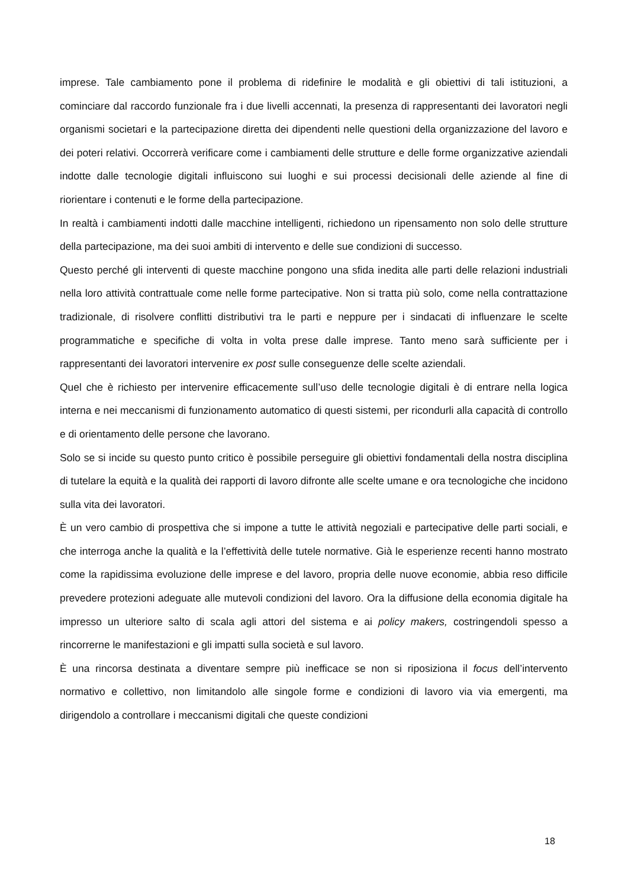imprese. Tale cambiamento pone il problema di ridefinire le modalità e gli obiettivi di tali istituzioni, a cominciare dal raccordo funzionale fra i due livelli accennati, la presenza di rappresentanti dei lavoratori negli organismi societari e la partecipazione diretta dei dipendenti nelle questioni della organizzazione del lavoro e dei poteri relativi. Occorrerà verificare come i cambiamenti delle strutture e delle forme organizzative aziendali indotte dalle tecnologie digitali influiscono sui luoghi e sui processi decisionali delle aziende al fine di riorientare i contenuti e le forme della partecipazione.
In realtà i cambiamenti indotti dalle macchine intelligenti, richiedono un ripensamento non solo delle strutture della partecipazione, ma dei suoi ambiti di intervento e delle sue condizioni di successo.
Questo perché gli interventi di queste macchine pongono una sfida inedita alle parti delle relazioni industriali nella loro attività contrattuale come nelle forme partecipative. Non si tratta più solo, come nella contrattazione tradizionale, di risolvere conflitti distributivi tra le parti e neppure per i sindacati di influenzare le scelte programmatiche e specifiche di volta in volta prese dalle imprese. Tanto meno sarà sufficiente per i rappresentanti dei lavoratori intervenire ex post sulle conseguenze delle scelte aziendali.
Quel che è richiesto per intervenire efficacemente sull’uso delle tecnologie digitali è di entrare nella logica interna e nei meccanismi di funzionamento automatico di questi sistemi, per ricondurli alla capacità di controllo e di orientamento delle persone che lavorano.
Solo se si incide su questo punto critico è possibile perseguire gli obiettivi fondamentali della nostra disciplina di tutelare la equità e la qualità dei rapporti di lavoro difronte alle scelte umane e ora tecnologiche che incidono sulla vita dei lavoratori.
È un vero cambio di prospettiva che si impone a tutte le attività negoziali e partecipative delle parti sociali, e che interroga anche la qualità e la l’effettività delle tutele normative. Già le esperienze recenti hanno mostrato come la rapidissima evoluzione delle imprese e del lavoro, propria delle nuove economie, abbia reso difficile prevedere protezioni adeguate alle mutevoli condizioni del lavoro. Ora la diffusione della economia digitale ha impresso un ulteriore salto di scala agli attori del sistema e ai policy makers, costringendoli spesso a rincorrerne le manifestazioni e gli impatti sulla società e sul lavoro.
È una rincorsa destinata a diventare sempre più inefficace se non si riposiziona il focus dell’intervento normativo e collettivo, non limitandolo alle singole forme e condizioni di lavoro via via emergenti, ma dirigendolo a controllare i meccanismi digitali che queste condizioni
18